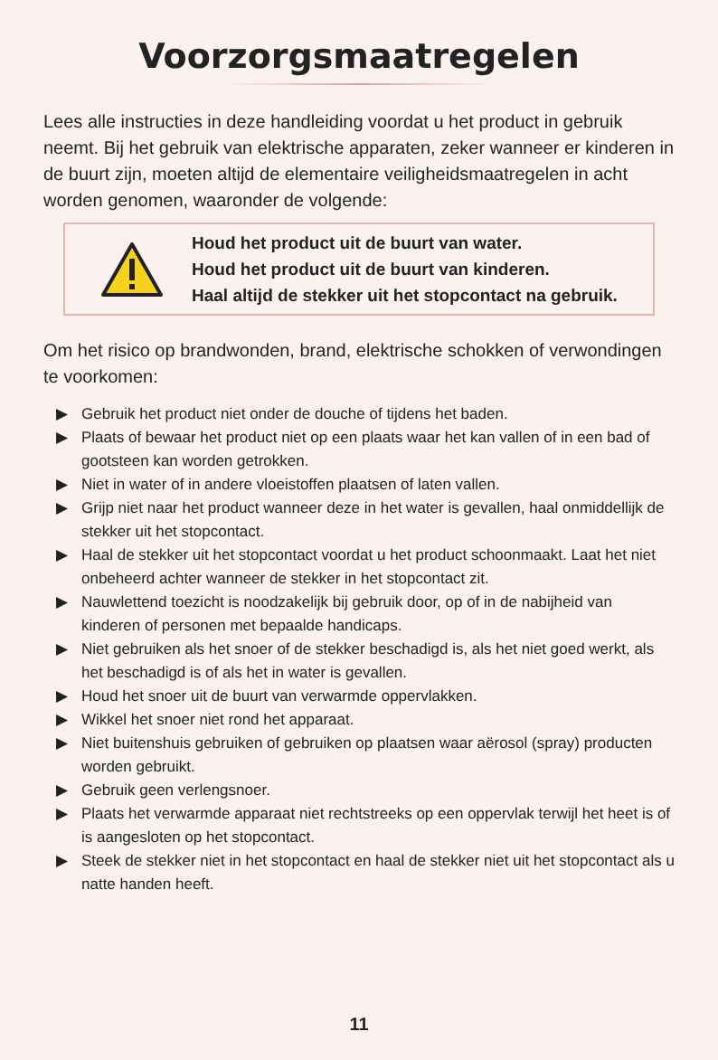Voorzorgsmaatregelen
Lees alle instructies in deze handleiding voordat u het product in gebruik neemt. Bij het gebruik van elektrische apparaten, zeker wanneer er kinderen in de buurt zijn, moeten altijd de elementaire veiligheidsmaatregelen in acht worden genomen, waaronder de volgende:
Houd het product uit de buurt van water.
Houd het product uit de buurt van kinderen.
Haal altijd de stekker uit het stopcontact na gebruik.
Om het risico op brandwonden, brand, elektrische schokken of verwondingen te voorkomen:
▶ Gebruik het product niet onder de douche of tijdens het baden.
▶ Plaats of bewaar het product niet op een plaats waar het kan vallen of in een bad of gootsteen kan worden getrokken.
▶ Niet in water of in andere vloeistoffen plaatsen of laten vallen.
▶ Grijp niet naar het product wanneer deze in het water is gevallen, haal onmiddellijk de stekker uit het stopcontact.
▶ Haal de stekker uit het stopcontact voordat u het product schoonmaakt. Laat het niet onbeheerd achter wanneer de stekker in het stopcontact zit.
▶ Nauwlettend toezicht is noodzakelijk bij gebruik door, op of in de nabijheid van kinderen of personen met bepaalde handicaps.
▶ Niet gebruiken als het snoer of de stekker beschadigd is, als het niet goed werkt, als het beschadigd is of als het in water is gevallen.
▶ Houd het snoer uit de buurt van verwarmde oppervlakken.
▶ Wikkel het snoer niet rond het apparaat.
▶ Niet buitenshuis gebruiken of gebruiken op plaatsen waar aërosol (spray) producten worden gebruikt.
▶ Gebruik geen verlengsnoer.
▶ Plaats het verwarmde apparaat niet rechtstreeks op een oppervlak terwijl het heet is of is aangesloten op het stopcontact.
▶ Steek de stekker niet in het stopcontact en haal de stekker niet uit het stopcontact als u natte handen heeft.
11